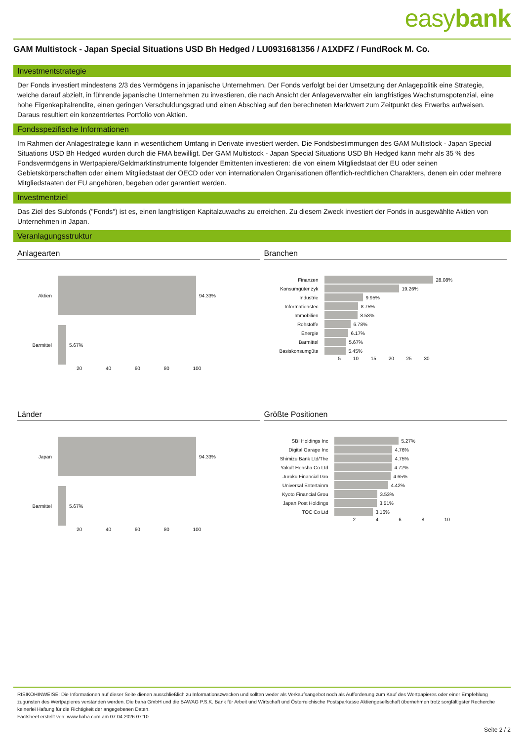easybank
GAM Multistock - Japan Special Situations USD Bh Hedged / LU0931681356 / A1XDFZ / FundRock M. Co.
Investmentstrategie
Der Fonds investiert mindestens 2/3 des Vermögens in japanische Unternehmen. Der Fonds verfolgt bei der Umsetzung der Anlagepolitik eine Strategie, welche darauf abzielt, in führende japanische Unternehmen zu investieren, die nach Ansicht der Anlageverwalter ein langfristiges Wachstumspotenzial, eine hohe Eigenkapitalrendite, einen geringen Verschuldungsgrad und einen Abschlag auf den berechneten Marktwert zum Zeitpunkt des Erwerbs aufweisen. Daraus resultiert ein konzentriertes Portfolio von Aktien.
Fondsspezifische Informationen
Im Rahmen der Anlagestrategie kann in wesentlichem Umfang in Derivate investiert werden. Die Fondsbestimmungen des GAM Multistock - Japan Special Situations USD Bh Hedged wurden durch die FMA bewilligt. Der GAM Multistock - Japan Special Situations USD Bh Hedged kann mehr als 35 % des Fondsvermögens in Wertpapiere/Geldmarktinstrumente folgender Emittenten investieren: die von einem Mitgliedstaat der EU oder seinen Gebietskörperschaften oder einem Mitgliedstaat der OECD oder von internationalen Organisationen öffentlich-rechtlichen Charakters, denen ein oder mehrere Mitgliedstaaten der EU angehören, begeben oder garantiert werden.
Investmentziel
Das Ziel des Subfonds ("Fonds") ist es, einen langfristigen Kapitalzuwachs zu erreichen. Zu diesem Zweck investiert der Fonds in ausgewählte Aktien von Unternehmen in Japan.
Veranlagungsstruktur
Anlagearten
Aktien 94.33%
Barmittel 5.67%
20 40 60 80 100
Branchen
Finanzen 28.08%
Konsumgüter zyk 19.26%
Industrie 9.95%
Informationstec 8.75%
Immobilien 8.58%
Rohstoffe 6.78%
Energie 6.17%
Barmittel 5.67%
Basiskonsumgüte 5.45%
5 10 15 20 25 30
Länder
Japan 94.33%
Barmittel 5.67%
20 40 60 80 100
Größte Positionen
SBI Holdings Inc 5.27%
Digital Garage Inc 4.76%
Shimizu Bank Ltd/The 4.75%
Yakult Honsha Co Ltd 4.72%
Juroku Financial Gro 4.65%
Universal Entertainm 4.42%
Kyoto Financial Grou 3.53%
Japan Post Holdings 3.51%
TOC Co Ltd 3.16%
2 4 6 8 10
RISIKOHINWEISE: Die Informationen auf dieser Seite dienen ausschließlich zu Informationszwecken und sollten weder als Verkaufsangebot noch als Aufforderung zum Kauf des Wertpapieres oder einer Empfehlung zugunsten des Wertpapieres verstanden werden. Die baha GmbH und die BAWAG P.S.K. Bank für Arbeit und Wirtschaft und Österreichische Postsparkasse Aktiengesellschaft übernehmen trotz sorgfältigster Recherche keinerlei Haftung für die Richtigkeit der angegebenen Daten.
Factsheet erstellt von: www.baha.com am 07.04.2026 07:10
Seite 2 / 2